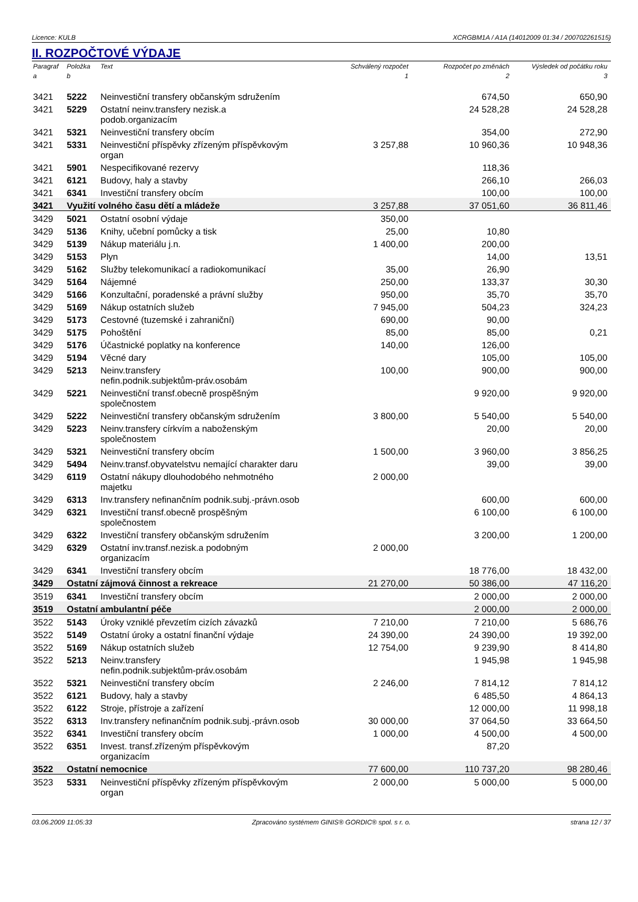Licence: KULB XCRGBM1A / A1A (14012009 01:34 / 200702261515)
II. ROZPOČTOVÉ VÝDAJE
| Paragraf | Položka | Text | Schválený rozpočet | Rozpočet po změnách | Výsledek od počátku roku |
| --- | --- | --- | --- | --- | --- |
| a | b | | 1 | 2 | 3 |
| 3421 | 5222 | Neinvestiční transfery občanským sdružením | | 674,50 | 650,90 |
| 3421 | 5229 | Ostatní neinv.transfery nezisk.a podob.organizacím | | 24 528,28 | 24 528,28 |
| 3421 | 5321 | Neinvestiční transfery obcím | | 354,00 | 272,90 |
| 3421 | 5331 | Neinvestiční příspěvky zřízeným příspěvkovým organ | 3 257,88 | 10 960,36 | 10 948,36 |
| 3421 | 5901 | Nespecifikované rezervy | | 118,36 | |
| 3421 | 6121 | Budovy, haly a stavby | | 266,10 | 266,03 |
| 3421 | 6341 | Investiční transfery obcím | | 100,00 | 100,00 |
| 3421 | Využití volného času dětí a mládeže | | 3 257,88 | 37 051,60 | 36 811,46 |
| 3429 | 5021 | Ostatní osobní výdaje | 350,00 | | |
| 3429 | 5136 | Knihy, učební pomůcky a tisk | 25,00 | 10,80 | |
| 3429 | 5139 | Nákup materiálu j.n. | 1 400,00 | 200,00 | |
| 3429 | 5153 | Plyn | | 14,00 | 13,51 |
| 3429 | 5162 | Služby telekomunikací a radiokomunikací | 35,00 | 26,90 | |
| 3429 | 5164 | Nájemné | 250,00 | 133,37 | 30,30 |
| 3429 | 5166 | Konzultační, poradenské a právní služby | 950,00 | 35,70 | 35,70 |
| 3429 | 5169 | Nákup ostatních služeb | 7 945,00 | 504,23 | 324,23 |
| 3429 | 5173 | Cestovné (tuzemské i zahraniční) | 690,00 | 90,00 | |
| 3429 | 5175 | Pohoštění | 85,00 | 85,00 | 0,21 |
| 3429 | 5176 | Účastnické poplatky na konference | 140,00 | 126,00 | |
| 3429 | 5194 | Věcné dary | | 105,00 | 105,00 |
| 3429 | 5213 | Neinv.transfery nefin.podnik.subjektům-práv.osobám | 100,00 | 900,00 | 900,00 |
| 3429 | 5221 | Neinvestiční transf.obecně prospěšným společnostem | | 9 920,00 | 9 920,00 |
| 3429 | 5222 | Neinvestiční transfery občanským sdružením | 3 800,00 | 5 540,00 | 5 540,00 |
| 3429 | 5223 | Neinv.transfery církvím a naboženským společnostem | | 20,00 | 20,00 |
| 3429 | 5321 | Neinvestiční transfery obcím | 1 500,00 | 3 960,00 | 3 856,25 |
| 3429 | 5494 | Neinv.transf.obyvatelstvu nemající charakter daru | | 39,00 | 39,00 |
| 3429 | 6119 | Ostatní nákupy dlouhodobého nehmotného majetku | 2 000,00 | | |
| 3429 | 6313 | Inv.transfery nefinančním podnik.subj.-právn.osob | | 600,00 | 600,00 |
| 3429 | 6321 | Investiční transf.obecně prospěšným společnostem | | 6 100,00 | 6 100,00 |
| 3429 | 6322 | Investiční transfery občanským sdružením | | 3 200,00 | 1 200,00 |
| 3429 | 6329 | Ostatní inv.transf.nezisk.a podobným organizacím | 2 000,00 | | |
| 3429 | 6341 | Investiční transfery obcím | | 18 776,00 | 18 432,00 |
| 3429 | Ostatní zájmová činnost a rekreace | | 21 270,00 | 50 386,00 | 47 116,20 |
| 3519 | 6341 | Investiční transfery obcím | | 2 000,00 | 2 000,00 |
| 3519 | Ostatní ambulantní péče | | | 2 000,00 | 2 000,00 |
| 3522 | 5143 | Úroky vzniklé převzetím cizích závazků | 7 210,00 | 7 210,00 | 5 686,76 |
| 3522 | 5149 | Ostatní úroky a ostatní finanční výdaje | 24 390,00 | 24 390,00 | 19 392,00 |
| 3522 | 5169 | Nákup ostatních služeb | 12 754,00 | 9 239,90 | 8 414,80 |
| 3522 | 5213 | Neinv.transfery nefin.podnik.subjektům-práv.osobám | | 1 945,98 | 1 945,98 |
| 3522 | 5321 | Neinvestiční transfery obcím | 2 246,00 | 7 814,12 | 7 814,12 |
| 3522 | 6121 | Budovy, haly a stavby | | 6 485,50 | 4 864,13 |
| 3522 | 6122 | Stroje, přístroje a zařízení | | 12 000,00 | 11 998,18 |
| 3522 | 6313 | Inv.transfery nefinančním podnik.subj.-právn.osob | 30 000,00 | 37 064,50 | 33 664,50 |
| 3522 | 6341 | Investiční transfery obcím | 1 000,00 | 4 500,00 | 4 500,00 |
| 3522 | 6351 | Invest. transf.zřízeným příspěvkovým organizacím | | 87,20 | |
| 3522 | Ostatní nemocnice | | 77 600,00 | 110 737,20 | 98 280,46 |
| 3523 | 5331 | Neinvestiční příspěvky zřízeným příspěvkovým organ | 2 000,00 | 5 000,00 | 5 000,00 |
03.06.2009 11:05:33 Zpracováno systémem GINIS® GORDIC® spol. s r. o. strana 12 / 37